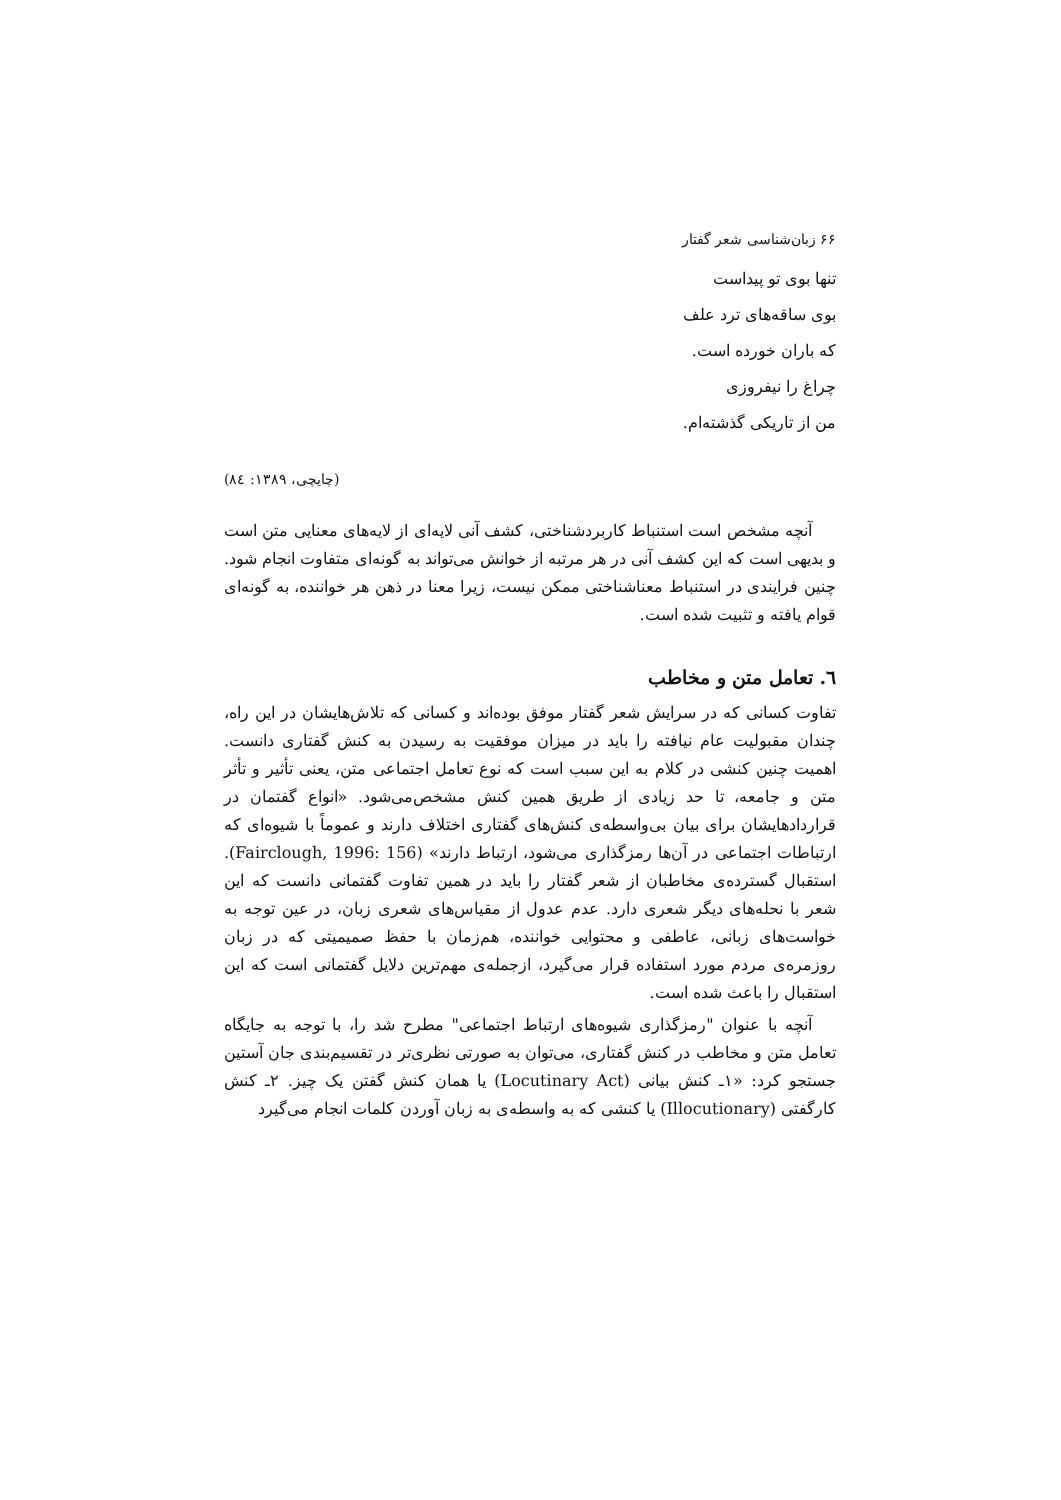۶۶ زبان‌شناسی شعر گفتار
تنها بوی تو پیداست
بوی ساقه‌های ترد علف
که باران خورده است.
چراغ را نیفروزی
من از تاریکی گذشته‌ام.
(چایچی، ۱۳۸۹: ۸٤)
آنچه مشخص است استنباط کاربردشناختی، کشف آنی لایه‌ای از لایه‌های معنایی متن است و بدیهی است که این کشف آنی در هر مرتبه از خوانش می‌تواند به گونه‌ای متفاوت انجام شود. چنین فرایندی در استنباط معناشناختی ممکن نیست، زیرا معنا در ذهن هر خواننده، به گونه‌ای قوام یافته و تثبیت شده است.
٦. تعامل متن و مخاطب
تفاوت کسانی که در سرایش شعر گفتار موفق بوده‌اند و کسانی که تلاش‌هایشان در این راه، چندان مقبولیت عام نیافته را باید در میزان موفقیت به رسیدن به کنش گفتاری دانست. اهمیت چنین کنشی در کلام به این سبب است که نوع تعامل اجتماعی متن، یعنی تأثیر و تأثر متن و جامعه، تا حد زیادی از طریق همین کنش مشخص‌می‌شود. «انواع گفتمان در قراردادهایشان برای بیان بی‌واسطه‌ی کنش‌های گفتاری اختلاف دارند و عموماً با شیوه‌ای که ارتباطات اجتماعی در آن‌ها رمزگذاری می‌شود، ارتباط دارند» (Fairclough, 1996: 156). استقبال گسترده‌ی مخاطبان از شعر گفتار را باید در همین تفاوت گفتمانی دانست که این شعر با نحله‌های دیگر شعری دارد. عدم عدول از مقیاس‌های شعری زبان، در عین توجه به خواست‌های زبانی، عاطفی و محتوایی خواننده، هم‌زمان با حفظ صمیمیتی که در زبان روزمره‌ی مردم مورد استفاده قرار می‌گیرد، ازجمله‌ی مهم‌ترین دلایل گفتمانی است که این استقبال را باعث شده است.
آنچه با عنوان "رمزگذاری شیوه‌های ارتباط اجتماعی" مطرح شد را، با توجه به جایگاه تعامل متن و مخاطب در کنش گفتاری، می‌توان به صورتی نظری‌تر در تقسیم‌بندی جان آستین جستجو کرد: «۱ـ کنش بیانی (Locutinary Act) یا همان کنش گفتن یک چیز. ۲ـ کنش کارگفتی (Illocutionary) یا کنشی که به واسطه‌ی به زبان آوردن کلمات انجام می‌گیرد